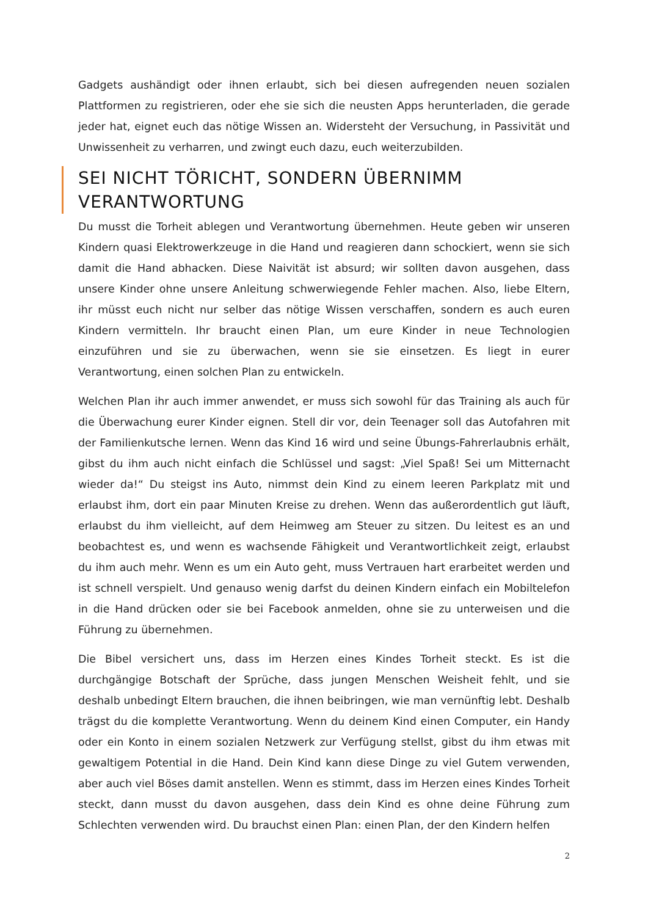Gadgets aushändigt oder ihnen erlaubt, sich bei diesen aufregenden neuen sozialen Plattformen zu registrieren, oder ehe sie sich die neusten Apps herunterladen, die gerade jeder hat, eignet euch das nötige Wissen an. Widersteht der Versuchung, in Passivität und Unwissenheit zu verharren, und zwingt euch dazu, euch weiterzubilden.
SEI NICHT TÖRICHT, SONDERN ÜBERNIMM VERANTWORTUNG
Du musst die Torheit ablegen und Verantwortung übernehmen. Heute geben wir unseren Kindern quasi Elektrowerkzeuge in die Hand und reagieren dann schockiert, wenn sie sich damit die Hand abhacken. Diese Naivität ist absurd; wir sollten davon ausgehen, dass unsere Kinder ohne unsere Anleitung schwerwiegende Fehler machen. Also, liebe Eltern, ihr müsst euch nicht nur selber das nötige Wissen verschaffen, sondern es auch euren Kindern vermitteln. Ihr braucht einen Plan, um eure Kinder in neue Technologien einzuführen und sie zu überwachen, wenn sie sie einsetzen. Es liegt in eurer Verantwortung, einen solchen Plan zu entwickeln.
Welchen Plan ihr auch immer anwendet, er muss sich sowohl für das Training als auch für die Überwachung eurer Kinder eignen. Stell dir vor, dein Teenager soll das Autofahren mit der Familienkutsche lernen. Wenn das Kind 16 wird und seine Übungs-Fahrerlaubnis erhält, gibst du ihm auch nicht einfach die Schlüssel und sagst: „Viel Spaß! Sei um Mitternacht wieder da!“ Du steigst ins Auto, nimmst dein Kind zu einem leeren Parkplatz mit und erlaubst ihm, dort ein paar Minuten Kreise zu drehen. Wenn das außerordentlich gut läuft, erlaubst du ihm vielleicht, auf dem Heimweg am Steuer zu sitzen. Du leitest es an und beobachtest es, und wenn es wachsende Fähigkeit und Verantwortlichkeit zeigt, erlaubst du ihm auch mehr. Wenn es um ein Auto geht, muss Vertrauen hart erarbeitet werden und ist schnell verspielt. Und genauso wenig darfst du deinen Kindern einfach ein Mobiltelefon in die Hand drücken oder sie bei Facebook anmelden, ohne sie zu unterweisen und die Führung zu übernehmen.
Die Bibel versichert uns, dass im Herzen eines Kindes Torheit steckt. Es ist die durchgängige Botschaft der Sprüche, dass jungen Menschen Weisheit fehlt, und sie deshalb unbedingt Eltern brauchen, die ihnen beibringen, wie man vernünftig lebt. Deshalb trägst du die komplette Verantwortung. Wenn du deinem Kind einen Computer, ein Handy oder ein Konto in einem sozialen Netzwerk zur Verfügung stellst, gibst du ihm etwas mit gewaltigem Potential in die Hand. Dein Kind kann diese Dinge zu viel Gutem verwenden, aber auch viel Böses damit anstellen. Wenn es stimmt, dass im Herzen eines Kindes Torheit steckt, dann musst du davon ausgehen, dass dein Kind es ohne deine Führung zum Schlechten verwenden wird. Du brauchst einen Plan: einen Plan, der den Kindern helfen
2